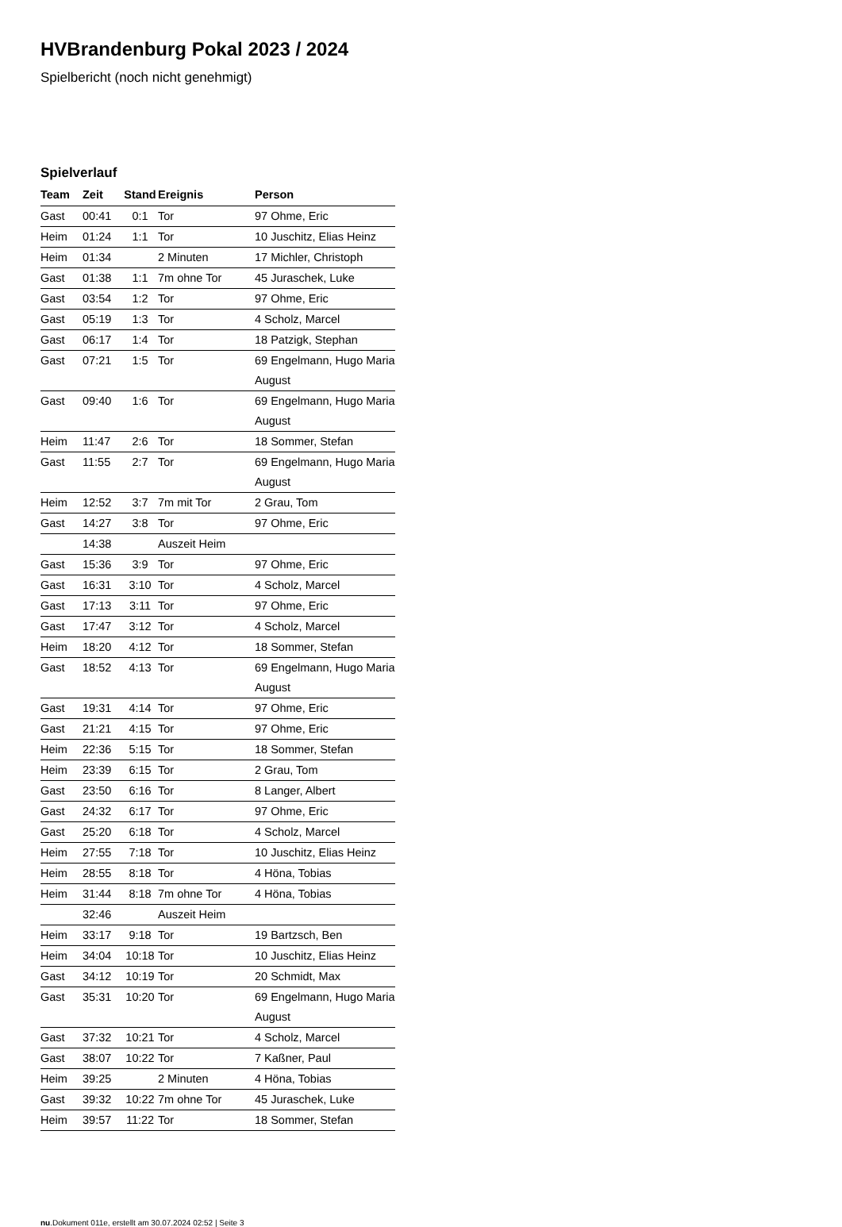HVBrandenburg Pokal 2023 / 2024
Spielbericht (noch nicht genehmigt)
Spielverlauf
| Team | Zeit | Stand | Ereignis | Person |
| --- | --- | --- | --- | --- |
| Gast | 00:41 | 0:1 | Tor | 97 Ohme, Eric |
| Heim | 01:24 | 1:1 | Tor | 10 Juschitz, Elias Heinz |
| Heim | 01:34 | | 2 Minuten | 17 Michler, Christoph |
| Gast | 01:38 | 1:1 | 7m ohne Tor | 45 Juraschek, Luke |
| Gast | 03:54 | 1:2 | Tor | 97 Ohme, Eric |
| Gast | 05:19 | 1:3 | Tor | 4 Scholz, Marcel |
| Gast | 06:17 | 1:4 | Tor | 18 Patzigk, Stephan |
| Gast | 07:21 | 1:5 | Tor | 69 Engelmann, Hugo Maria August |
| Gast | 09:40 | 1:6 | Tor | 69 Engelmann, Hugo Maria August |
| Heim | 11:47 | 2:6 | Tor | 18 Sommer, Stefan |
| Gast | 11:55 | 2:7 | Tor | 69 Engelmann, Hugo Maria August |
| Heim | 12:52 | 3:7 | 7m mit Tor | 2 Grau, Tom |
| Gast | 14:27 | 3:8 | Tor | 97 Ohme, Eric |
| | 14:38 | | Auszeit Heim | |
| Gast | 15:36 | 3:9 | Tor | 97 Ohme, Eric |
| Gast | 16:31 | 3:10 | Tor | 4 Scholz, Marcel |
| Gast | 17:13 | 3:11 | Tor | 97 Ohme, Eric |
| Gast | 17:47 | 3:12 | Tor | 4 Scholz, Marcel |
| Heim | 18:20 | 4:12 | Tor | 18 Sommer, Stefan |
| Gast | 18:52 | 4:13 | Tor | 69 Engelmann, Hugo Maria August |
| Gast | 19:31 | 4:14 | Tor | 97 Ohme, Eric |
| Gast | 21:21 | 4:15 | Tor | 97 Ohme, Eric |
| Heim | 22:36 | 5:15 | Tor | 18 Sommer, Stefan |
| Heim | 23:39 | 6:15 | Tor | 2 Grau, Tom |
| Gast | 23:50 | 6:16 | Tor | 8 Langer, Albert |
| Gast | 24:32 | 6:17 | Tor | 97 Ohme, Eric |
| Gast | 25:20 | 6:18 | Tor | 4 Scholz, Marcel |
| Heim | 27:55 | 7:18 | Tor | 10 Juschitz, Elias Heinz |
| Heim | 28:55 | 8:18 | Tor | 4 Höna, Tobias |
| Heim | 31:44 | 8:18 | 7m ohne Tor | 4 Höna, Tobias |
| | 32:46 | | Auszeit Heim | |
| Heim | 33:17 | 9:18 | Tor | 19 Bartzsch, Ben |
| Heim | 34:04 | 10:18 | Tor | 10 Juschitz, Elias Heinz |
| Gast | 34:12 | 10:19 | Tor | 20 Schmidt, Max |
| Gast | 35:31 | 10:20 | Tor | 69 Engelmann, Hugo Maria August |
| Gast | 37:32 | 10:21 | Tor | 4 Scholz, Marcel |
| Gast | 38:07 | 10:22 | Tor | 7 Kaßner, Paul |
| Heim | 39:25 | | 2 Minuten | 4 Höna, Tobias |
| Gast | 39:32 | 10:22 | 7m ohne Tor | 45 Juraschek, Luke |
| Heim | 39:57 | 11:22 | Tor | 18 Sommer, Stefan |
nu.Dokument 011e, erstellt am 30.07.2024 02:52 | Seite 3